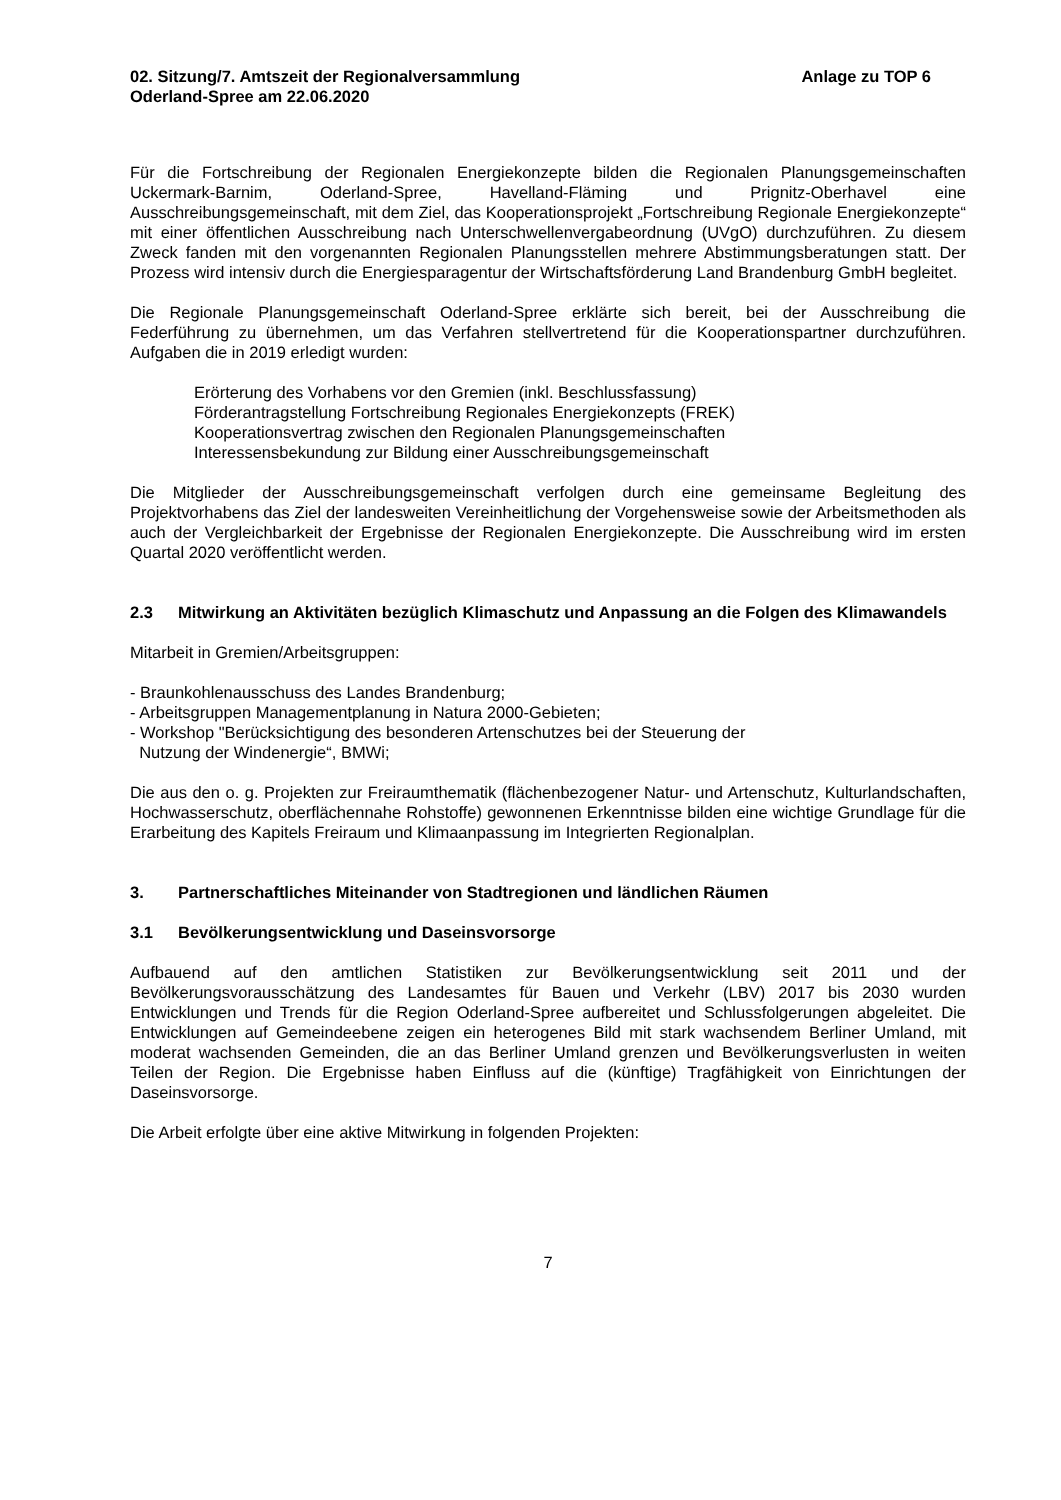02. Sitzung/7. Amtszeit der Regionalversammlung
Oderland-Spree am 22.06.2020
Anlage zu TOP 6
Für die Fortschreibung der Regionalen Energiekonzepte bilden die Regionalen Planungsgemeinschaften Uckermark-Barnim, Oderland-Spree, Havelland-Fläming und Prignitz-Oberhavel eine Ausschreibungsgemeinschaft, mit dem Ziel, das Kooperationsprojekt „Fortschreibung Regionale Energiekonzepte“ mit einer öffentlichen Ausschreibung nach Unterschwellenvergabeordnung (UVgO) durchzuführen. Zu diesem Zweck fanden mit den vorgenannten Regionalen Planungsstellen mehrere Abstimmungsberatungen statt. Der Prozess wird intensiv durch die Energiesparagentur der Wirtschaftsförderung Land Brandenburg GmbH begleitet.
Die Regionale Planungsgemeinschaft Oderland-Spree erklärte sich bereit, bei der Ausschreibung die Federführung zu übernehmen, um das Verfahren stellvertretend für die Kooperationspartner durchzuführen. Aufgaben die in 2019 erledigt wurden:
Erörterung des Vorhabens vor den Gremien (inkl. Beschlussfassung)
Förderantragstellung Fortschreibung Regionales Energiekonzepts (FREK)
Kooperationsvertrag zwischen den Regionalen Planungsgemeinschaften
Interessensbekundung zur Bildung einer Ausschreibungsgemeinschaft
Die Mitglieder der Ausschreibungsgemeinschaft verfolgen durch eine gemeinsame Begleitung des Projektvorhabens das Ziel der landesweiten Vereinheitlichung der Vorgehensweise sowie der Arbeitsmethoden als auch der Vergleichbarkeit der Ergebnisse der Regionalen Energiekonzepte. Die Ausschreibung wird im ersten Quartal 2020 veröffentlicht werden.
2.3 Mitwirkung an Aktivitäten bezüglich Klimaschutz und Anpassung an die Folgen des Klimawandels
Mitarbeit in Gremien/Arbeitsgruppen:
- Braunkohlenausschuss des Landes Brandenburg;
- Arbeitsgruppen Managementplanung in Natura 2000-Gebieten;
- Workshop "Berücksichtigung des besonderen Artenschutzes bei der Steuerung der
Nutzung der Windenergie“, BMWi;
Die aus den o. g. Projekten zur Freiraumthematik (flächenbezogener Natur- und Artenschutz, Kulturlandschaften, Hochwasserschutz, oberflächennahe Rohstoffe) gewonnenen Erkenntnisse bilden eine wichtige Grundlage für die Erarbeitung des Kapitels Freiraum und Klimaanpassung im Integrierten Regionalplan.
3. Partnerschaftliches Miteinander von Stadtregionen und ländlichen Räumen
3.1 Bevölkerungsentwicklung und Daseinsvorsorge
Aufbauend auf den amtlichen Statistiken zur Bevölkerungsentwicklung seit 2011 und der Bevölkerungsvorausschätzung des Landesamtes für Bauen und Verkehr (LBV) 2017 bis 2030 wurden Entwicklungen und Trends für die Region Oderland-Spree aufbereitet und Schlussfolgerungen abgeleitet. Die Entwicklungen auf Gemeindeebene zeigen ein heterogenes Bild mit stark wachsendem Berliner Umland, mit moderat wachsenden Gemeinden, die an das Berliner Umland grenzen und Bevölkerungsverlusten in weiten Teilen der Region. Die Ergebnisse haben Einfluss auf die (künftige) Tragfähigkeit von Einrichtungen der Daseinsvorsorge.
Die Arbeit erfolgte über eine aktive Mitwirkung in folgenden Projekten:
7